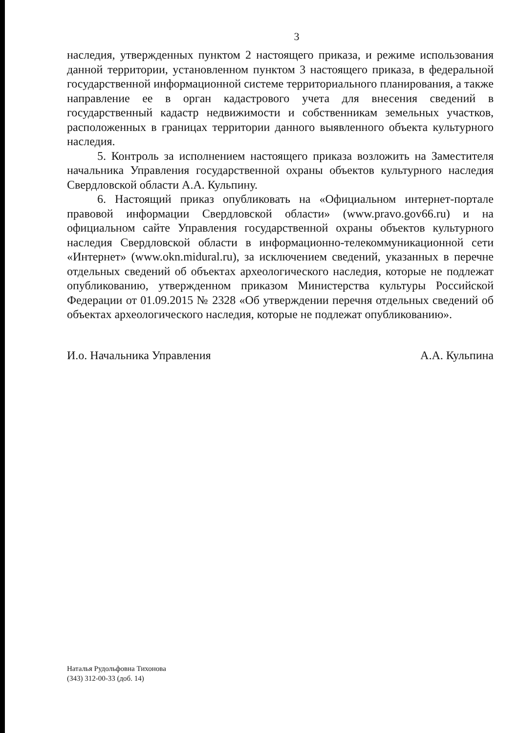3
наследия, утвержденных пунктом 2 настоящего приказа, и режиме использования данной территории, установленном пунктом 3 настоящего приказа, в федеральной государственной информационной системе территориального планирования, а также направление ее в орган кадастрового учета для внесения сведений в государственный кадастр недвижимости и собственникам земельных участков, расположенных в границах территории данного выявленного объекта культурного наследия.
5. Контроль за исполнением настоящего приказа возложить на Заместителя начальника Управления государственной охраны объектов культурного наследия Свердловской области А.А. Кульпину.
6. Настоящий приказ опубликовать на «Официальном интернет-портале правовой информации Свердловской области» (www.pravo.gov66.ru) и на официальном сайте Управления государственной охраны объектов культурного наследия Свердловской области в информационно-телекоммуникационной сети «Интернет» (www.okn.midural.ru), за исключением сведений, указанных в перечне отдельных сведений об объектах археологического наследия, которые не подлежат опубликованию, утвержденном приказом Министерства культуры Российской Федерации от 01.09.2015 № 2328 «Об утверждении перечня отдельных сведений об объектах археологического наследия, которые не подлежат опубликованию».
И.о. Начальника Управления А.А. Кульпина
Наталья Рудольфовна Тихонова
(343) 312-00-33 (доб. 14)